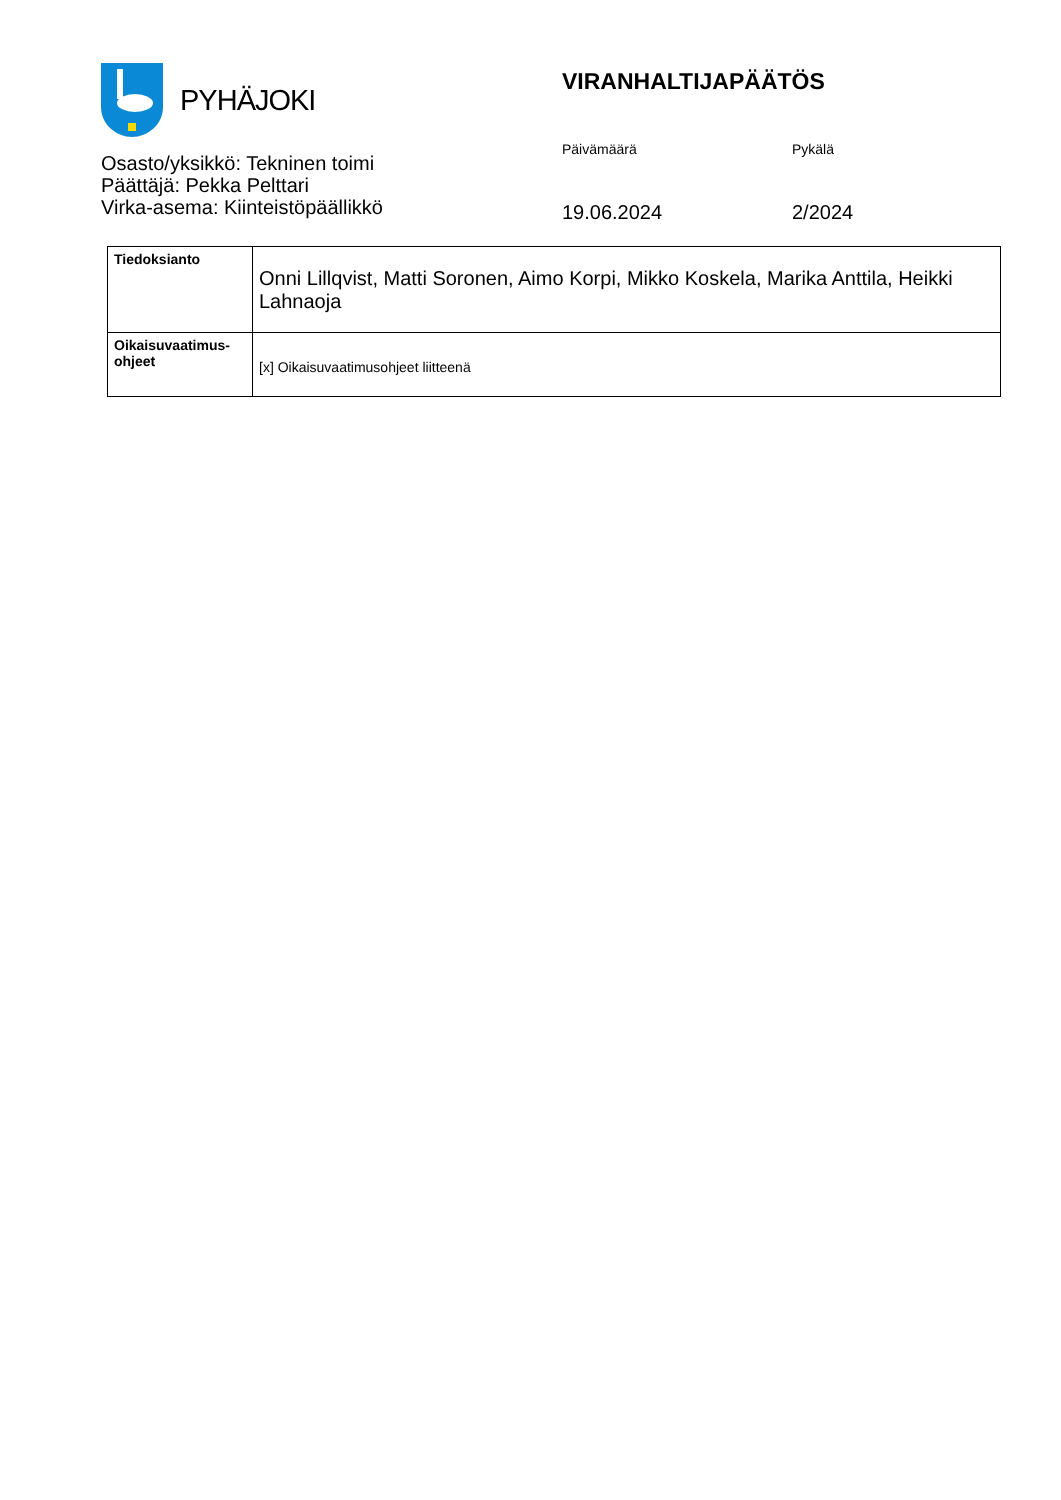PYHÄJOKI
Osasto/yksikkö: Tekninen toimi
Päättäjä: Pekka Pelttari
Virka-asema: Kiinteistöpäällikkö
VIRANHALTIJAPÄÄTÖS
Päivämäärä
19.06.2024
Pykälä
2/2024
| Tiedoksianto | Onni Lillqvist, Matti Soronen, Aimo Korpi, Mikko Koskela, Marika Anttila, Heikki Lahnaoja |
| Oikaisuvaatimus- ohjeet | [x] Oikaisuvaatimusohjeet liitteenä |